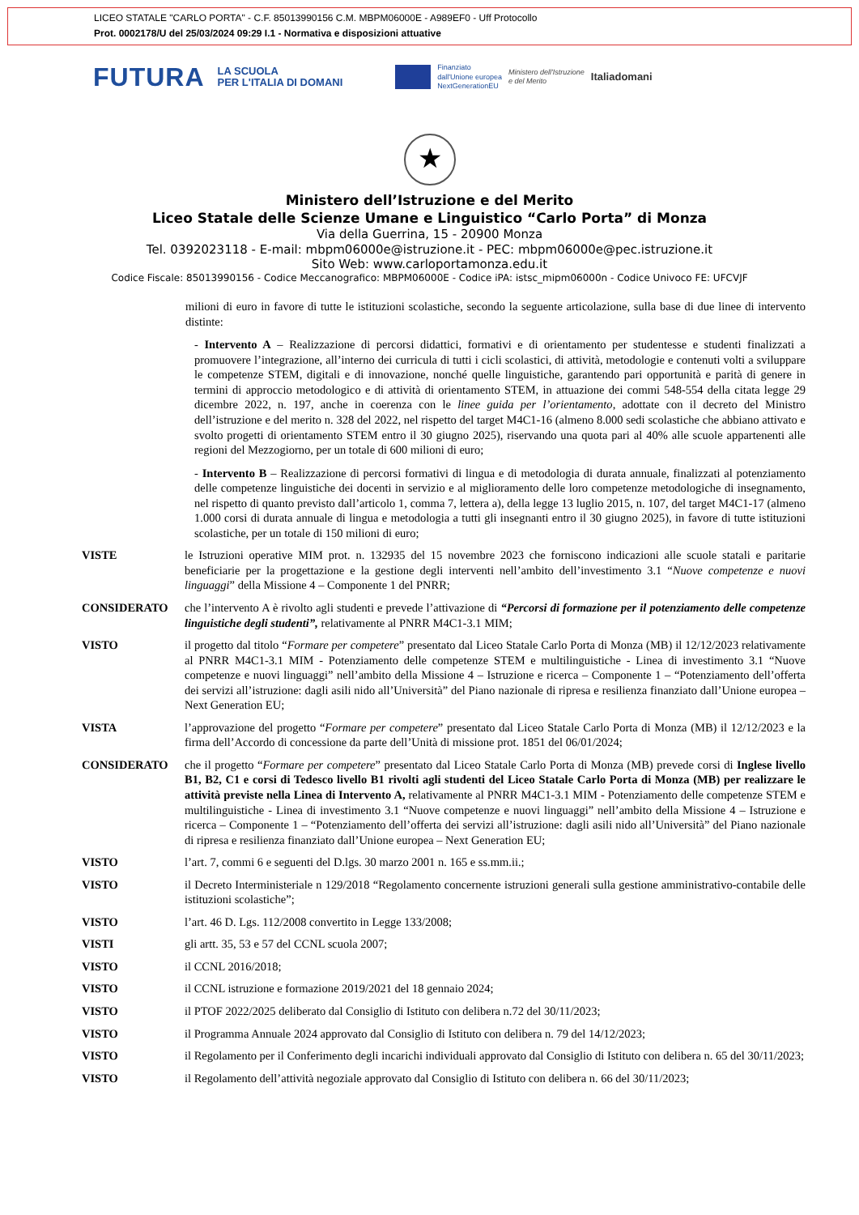LICEO STATALE "CARLO PORTA" - C.F. 85013990156 C.M. MBPM06000E - A989EF0 - Uff Protocollo
Prot. 0002178/U del 25/03/2024 09:29 I.1 - Normativa e disposizioni attuative
FUTURA LA SCUOLA
PER L'ITALIA DI DOMANI Finanziato
dall'Unione europea
NextGenerationEU Ministero dell'Istruzione
e del Merito Italiadomani
★
Ministero dell’Istruzione e del Merito
Liceo Statale delle Scienze Umane e Linguistico “Carlo Porta” di Monza
Via della Guerrina, 15 - 20900 Monza
Tel. 0392023118 - E-mail: mbpm06000e@istruzione.it - PEC: mbpm06000e@pec.istruzione.it
Sito Web: www.carloportamonza.edu.it
Codice Fiscale: 85013990156 - Codice Meccanografico: MBPM06000E - Codice iPA: istsc_mipm06000n - Codice Univoco FE: UFCVJF
milioni di euro in favore di tutte le istituzioni scolastiche, secondo la seguente articolazione, sulla base di due linee di intervento distinte:
- Intervento A – Realizzazione di percorsi didattici, formativi e di orientamento per studentesse e studenti finalizzati a promuovere l’integrazione, all’interno dei curricula di tutti i cicli scolastici, di attività, metodologie e contenuti volti a sviluppare le competenze STEM, digitali e di innovazione, nonché quelle linguistiche, garantendo pari opportunità e parità di genere in termini di approccio metodologico e di attività di orientamento STEM, in attuazione dei commi 548-554 della citata legge 29 dicembre 2022, n. 197, anche in coerenza con le linee guida per l’orientamento, adottate con il decreto del Ministro dell’istruzione e del merito n. 328 del 2022, nel rispetto del target M4C1-16 (almeno 8.000 sedi scolastiche che abbiano attivato e svolto progetti di orientamento STEM entro il 30 giugno 2025), riservando una quota pari al 40% alle scuole appartenenti alle regioni del Mezzogiorno, per un totale di 600 milioni di euro;
- Intervento B – Realizzazione di percorsi formativi di lingua e di metodologia di durata annuale, finalizzati al potenziamento delle competenze linguistiche dei docenti in servizio e al miglioramento delle loro competenze metodologiche di insegnamento, nel rispetto di quanto previsto dall’articolo 1, comma 7, lettera a), della legge 13 luglio 2015, n. 107, del target M4C1-17 (almeno 1.000 corsi di durata annuale di lingua e metodologia a tutti gli insegnanti entro il 30 giugno 2025), in favore di tutte istituzioni scolastiche, per un totale di 150 milioni di euro;
VISTE le Istruzioni operative MIM prot. n. 132935 del 15 novembre 2023 che forniscono indicazioni alle scuole statali e paritarie beneficiarie per la progettazione e la gestione degli interventi nell’ambito dell’investimento 3.1 “Nuove competenze e nuovi linguaggi” della Missione 4 – Componente 1 del PNRR;
CONSIDERATO che l’intervento A è rivolto agli studenti e prevede l’attivazione di “Percorsi di formazione per il potenziamento delle competenze linguistiche degli studenti”, relativamente al PNRR M4C1-3.1 MIM;
VISTO il progetto dal titolo “Formare per competere” presentato dal Liceo Statale Carlo Porta di Monza (MB) il 12/12/2023 relativamente al PNRR M4C1-3.1 MIM - Potenziamento delle competenze STEM e multilinguistiche - Linea di investimento 3.1 “Nuove competenze e nuovi linguaggi” nell’ambito della Missione 4 – Istruzione e ricerca – Componente 1 – “Potenziamento dell’offerta dei servizi all’istruzione: dagli asili nido all’Università” del Piano nazionale di ripresa e resilienza finanziato dall’Unione europea – Next Generation EU;
VISTA l’approvazione del progetto “Formare per competere” presentato dal Liceo Statale Carlo Porta di Monza (MB) il 12/12/2023 e la firma dell’Accordo di concessione da parte dell’Unità di missione prot. 1851 del 06/01/2024;
CONSIDERATO che il progetto “Formare per competere” presentato dal Liceo Statale Carlo Porta di Monza (MB) prevede corsi di Inglese livello B1, B2, C1 e corsi di Tedesco livello B1 rivolti agli studenti del Liceo Statale Carlo Porta di Monza (MB) per realizzare le attività previste nella Linea di Intervento A, relativamente al PNRR M4C1-3.1 MIM - Potenziamento delle competenze STEM e multilinguistiche - Linea di investimento 3.1 “Nuove competenze e nuovi linguaggi” nell’ambito della Missione 4 – Istruzione e ricerca – Componente 1 – “Potenziamento dell’offerta dei servizi all’istruzione: dagli asili nido all’Università” del Piano nazionale di ripresa e resilienza finanziato dall’Unione europea – Next Generation EU;
VISTO l’art. 7, commi 6 e seguenti del D.lgs. 30 marzo 2001 n. 165 e ss.mm.ii.;
VISTO il Decreto Interministeriale n 129/2018 “Regolamento concernente istruzioni generali sulla gestione amministrativo-contabile delle istituzioni scolastiche”;
VISTO l’art. 46 D. Lgs. 112/2008 convertito in Legge 133/2008;
VISTI gli artt. 35, 53 e 57 del CCNL scuola 2007;
VISTO il CCNL 2016/2018;
VISTO il CCNL istruzione e formazione 2019/2021 del 18 gennaio 2024;
VISTO il PTOF 2022/2025 deliberato dal Consiglio di Istituto con delibera n.72 del 30/11/2023;
VISTO il Programma Annuale 2024 approvato dal Consiglio di Istituto con delibera n. 79 del 14/12/2023;
VISTO il Regolamento per il Conferimento degli incarichi individuali approvato dal Consiglio di Istituto con delibera n. 65 del 30/11/2023;
VISTO il Regolamento dell’attività negoziale approvato dal Consiglio di Istituto con delibera n. 66 del 30/11/2023;